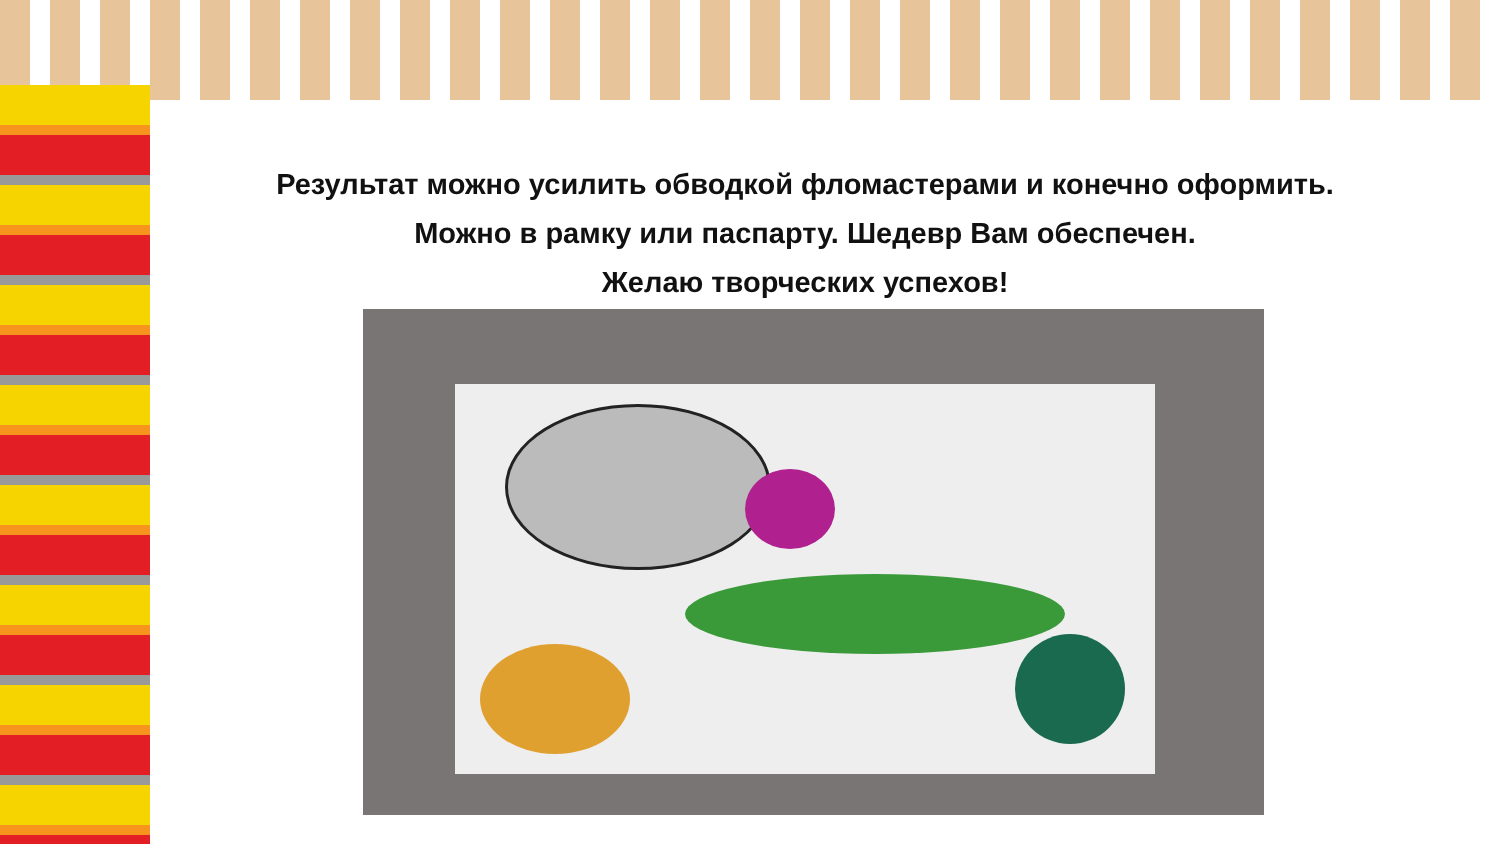Результат можно усилить обводкой фломастерами и конечно оформить.
Можно в рамку или паспарту. Шедевр Вам обеспечен.
Желаю творческих успехов!